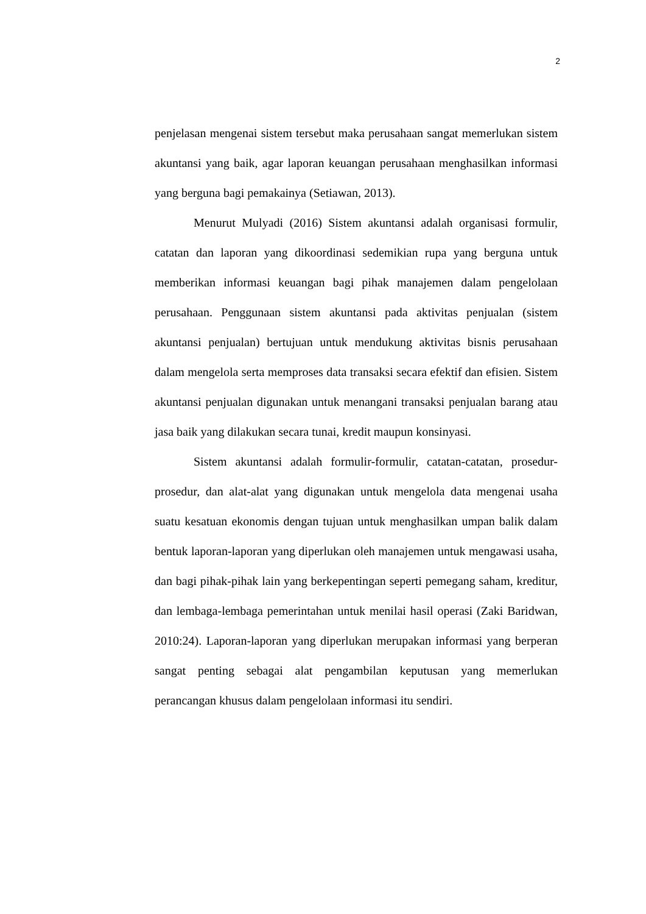2
penjelasan mengenai sistem tersebut maka perusahaan sangat memerlukan sistem akuntansi yang baik, agar laporan keuangan perusahaan menghasilkan informasi yang berguna bagi pemakainya (Setiawan, 2013).
Menurut Mulyadi (2016) Sistem akuntansi adalah organisasi formulir, catatan dan laporan yang dikoordinasi sedemikian rupa yang berguna untuk memberikan informasi keuangan bagi pihak manajemen dalam pengelolaan perusahaan. Penggunaan sistem akuntansi pada aktivitas penjualan (sistem akuntansi penjualan) bertujuan untuk mendukung aktivitas bisnis perusahaan dalam mengelola serta memproses data transaksi secara efektif dan efisien. Sistem akuntansi penjualan digunakan untuk menangani transaksi penjualan barang atau jasa baik yang dilakukan secara tunai, kredit maupun konsinyasi.
Sistem akuntansi adalah formulir-formulir, catatan-catatan, prosedur-prosedur, dan alat-alat yang digunakan untuk mengelola data mengenai usaha suatu kesatuan ekonomis dengan tujuan untuk menghasilkan umpan balik dalam bentuk laporan-laporan yang diperlukan oleh manajemen untuk mengawasi usaha, dan bagi pihak-pihak lain yang berkepentingan seperti pemegang saham, kreditur, dan lembaga-lembaga pemerintahan untuk menilai hasil operasi (Zaki Baridwan, 2010:24). Laporan-laporan yang diperlukan merupakan informasi yang berperan sangat penting sebagai alat pengambilan keputusan yang memerlukan perancangan khusus dalam pengelolaan informasi itu sendiri.